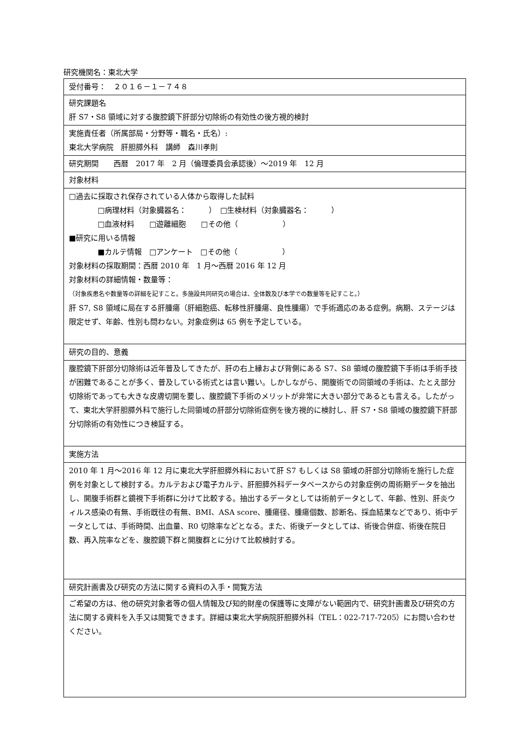研究機関名：東北大学
| 受付番号： ２０１６－１－７４８ |
| 研究課題名 肝 S7・S8 領域に対する腹腔鏡下肝部分切除術の有効性の後方視的検討 |
| 実施責任者（所属部局・分野等・職名・氏名）: 東北大学病院 肝胆膵外科 講師 森川孝則 |
| 研究期間 西暦 2017 年 2 月（倫理委員会承認後）～2019 年 12 月 |
| 対象材料 |
| □過去に採取され保存されている人体から取得した試料 □病理材料（対象臓器名： ） □生検材料（対象臓器名： ） □血液材料 □遊離細胞 □その他（ ） ■研究に用いる情報 ■カルテ情報 □アンケート □その他（ ） 対象材料の採取期間：西暦 2010 年 1 月～西暦 2016 年 12 月 対象材料の詳細情報・数量等： （対象疾患名や数量等の詳細を記すこと。多施設共同研究の場合は、全体数及び本学での数量等を記すこと。） 肝 S7, S8 領域に局在する肝腫瘍（肝細胞癌、転移性肝腫瘍、良性腫瘍）で手術適応のある症例。病期、ステージは限定せず、年齢、性別も問わない。対象症例は 65 例を予定している。 |
| 研究の目的、意義 |
| 腹腔鏡下肝部分切除術は近年普及してきたが、肝の右上縁および背側にある S7、S8 領域の腹腔鏡下手術は手術手技が困難であることが多く、普及している術式とは言い難い。しかしながら、開腹術での同領域の手術は、たとえ部分切除術であっても大きな皮膚切開を要し、腹腔鏡下手術のメリットが非常に大きい部分であるとも言える。したがって、東北大学肝胆膵外科で施行した同領域の肝部分切除術症例を後方視的に検討し、肝 S7・S8 領域の腹腔鏡下肝部分切除術の有効性につき検証する。 |
| 実施方法 |
| 2010 年 1 月～2016 年 12 月に東北大学肝胆膵外科において肝 S7 もしくは S8 領域の肝部分切除術を施行した症例を対象として検討する。カルテおよび電子カルテ、肝胆膵外科データベースからの対象症例の周術期データを抽出し、開腹手術群と鏡視下手術群に分けて比較する。抽出するデータとしては術前データとして、年齢、性別、肝炎ウィルス感染の有無、手術既往の有無、BMI、ASA score、腫瘍径、腫瘍個数、診断名、採血結果などであり、術中データとしては、手術時間、出血量、R0 切除率などとなる。また、術後データとしては、術後合併症、術後在院日数、再入院率などを、腹腔鏡下群と開腹群とに分けて比較検討する。 |
| 研究計画書及び研究の方法に関する資料の入手・閲覧方法 |
| ご希望の方は、他の研究対象者等の個人情報及び知的財産の保護等に支障がない範囲内で、研究計画書及び研究の方法に関する資料を入手又は閲覧できます。詳細は東北大学病院肝胆膵外科（TEL：022-717-7205）にお問い合わせください。 |